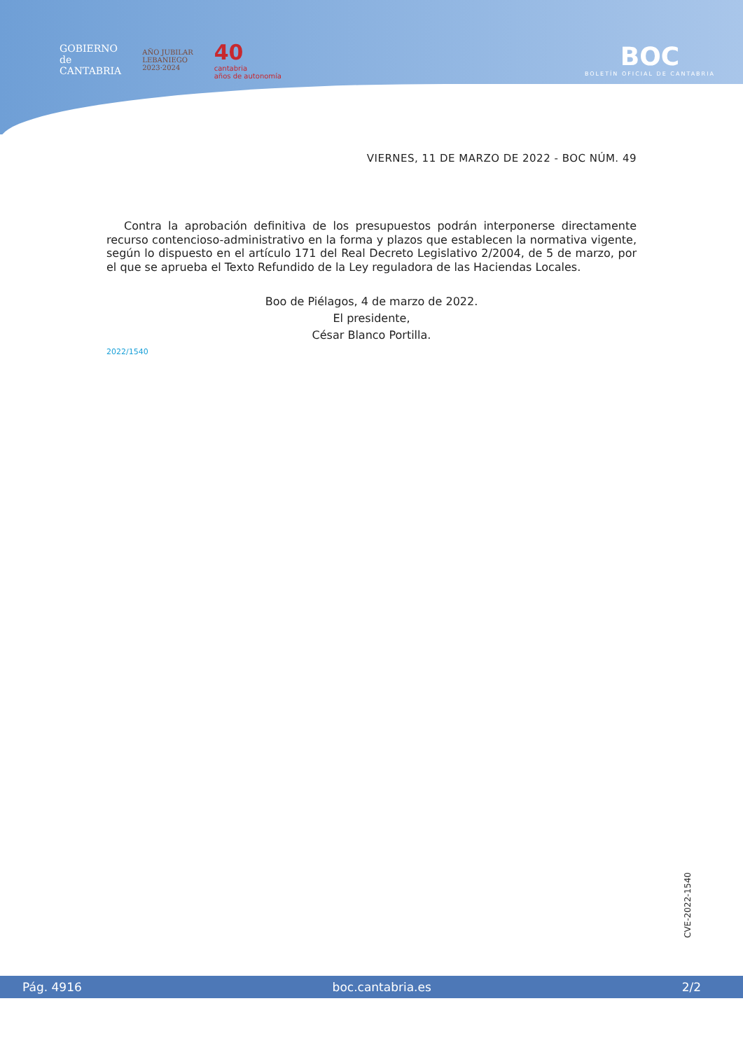GOBIERNO
de
CANTABRIA
AÑO JUBILAR
LEBANIEGO
2023·2024
40
cantabria
años de autonomía
BOC
BOLETÍN OFICIAL DE CANTABRIA
VIERNES, 11 DE MARZO DE 2022 - BOC NÚM. 49
Contra la aprobación definitiva de los presupuestos podrán interponerse directamente recurso contencioso-administrativo en la forma y plazos que establecen la normativa vigente, según lo dispuesto en el artículo 171 del Real Decreto Legislativo 2/2004, de 5 de marzo, por el que se aprueba el Texto Refundido de la Ley reguladora de las Haciendas Locales.
Boo de Piélagos, 4 de marzo de 2022.
El presidente,
César Blanco Portilla.
2022/1540
CVE-2022-1540
Pág. 4916 boc.cantabria.es 2/2